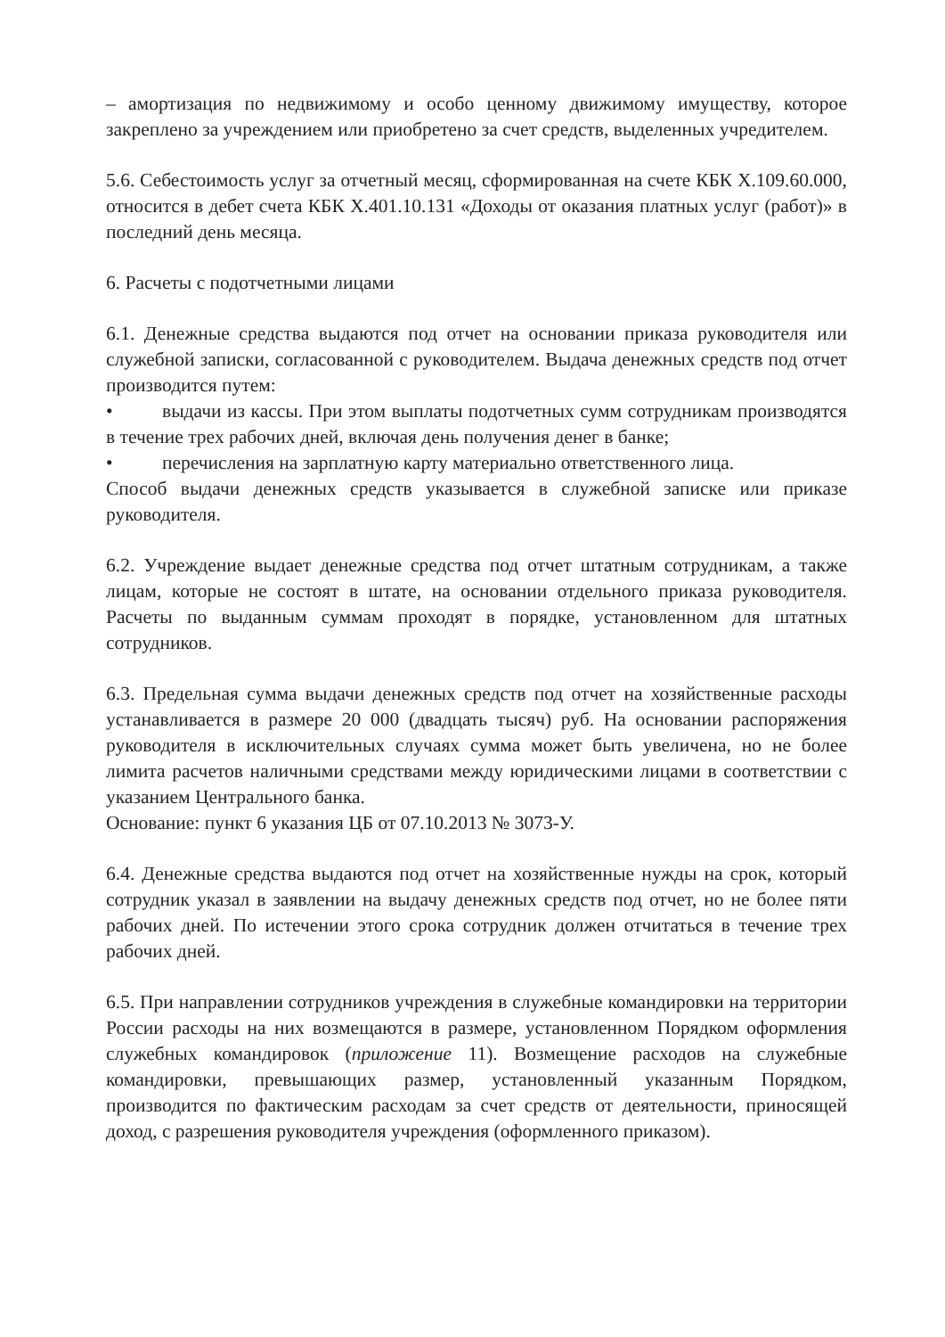– амортизация по недвижимому и особо ценному движимому имуществу, которое закреплено за учреждением или приобретено за счет средств, выделенных учредителем.
5.6. Себестоимость услуг за отчетный месяц, сформированная на счете КБК Х.109.60.000, относится в дебет счета КБК Х.401.10.131 «Доходы от оказания платных услуг (работ)» в последний день месяца.
6. Расчеты с подотчетными лицами
6.1. Денежные средства выдаются под отчет на основании приказа руководителя или служебной записки, согласованной с руководителем. Выдача денежных средств под отчет производится путем:
• выдачи из кассы. При этом выплаты подотчетных сумм сотрудникам производятся в течение трех рабочих дней, включая день получения денег в банке;
• перечисления на зарплатную карту материально ответственного лица.
Способ выдачи денежных средств указывается в служебной записке или приказе руководителя.
6.2. Учреждение выдает денежные средства под отчет штатным сотрудникам, а также лицам, которые не состоят в штате, на основании отдельного приказа руководителя. Расчеты по выданным суммам проходят в порядке, установленном для штатных сотрудников.
6.3. Предельная сумма выдачи денежных средств под отчет на хозяйственные расходы устанавливается в размере 20 000 (двадцать тысяч) руб. На основании распоряжения руководителя в исключительных случаях сумма может быть увеличена, но не более лимита расчетов наличными средствами между юридическими лицами в соответствии с указанием Центрального банка.
Основание: пункт 6 указания ЦБ от 07.10.2013 № 3073-У.
6.4. Денежные средства выдаются под отчет на хозяйственные нужды на срок, который сотрудник указал в заявлении на выдачу денежных средств под отчет, но не более пяти рабочих дней. По истечении этого срока сотрудник должен отчитаться в течение трех рабочих дней.
6.5. При направлении сотрудников учреждения в служебные командировки на территории России расходы на них возмещаются в размере, установленном Порядком оформления служебных командировок (приложение 11). Возмещение расходов на служебные командировки, превышающих размер, установленный указанным Порядком, производится по фактическим расходам за счет средств от деятельности, приносящей доход, с разрешения руководителя учреждения (оформленного приказом).